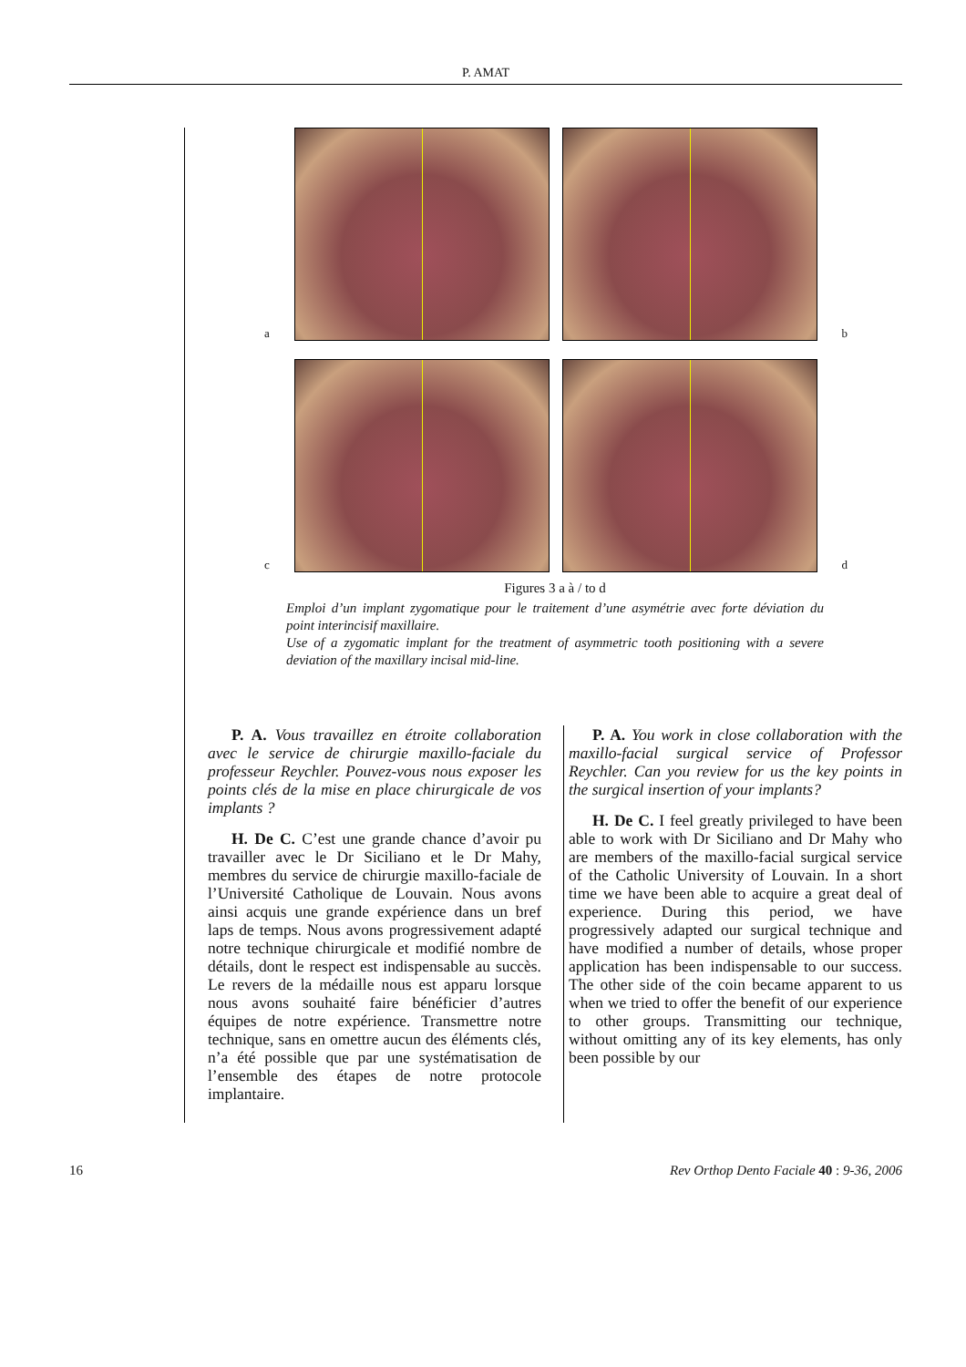P. AMAT
a
b
c
d
Figures 3 a à / to d
Emploi d’un implant zygomatique pour le traitement d’une asymétrie avec forte déviation du point interincisif maxillaire.
Use of a zygomatic implant for the treatment of asymmetric tooth positioning with a severe deviation of the maxillary incisal mid-line.
P. A. Vous travaillez en étroite collaboration avec le service de chirurgie maxillo-faciale du professeur Reychler. Pouvez-vous nous exposer les points clés de la mise en place chirurgicale de vos implants ?
H. De C. C’est une grande chance d’avoir pu travailler avec le Dr Siciliano et le Dr Mahy, membres du service de chirurgie maxillo-faciale de l’Université Catholique de Louvain. Nous avons ainsi acquis une grande expérience dans un bref laps de temps. Nous avons progressivement adapté notre technique chirurgicale et modifié nombre de détails, dont le respect est indispensable au succès. Le revers de la médaille nous est apparu lorsque nous avons souhaité faire bénéficier d’autres équipes de notre expérience. Transmettre notre technique, sans en omettre aucun des éléments clés, n’a été possible que par une systématisation de l’ensemble des étapes de notre protocole implantaire.
P. A. You work in close collaboration with the maxillo-facial surgical service of Professor Reychler. Can you review for us the key points in the surgical insertion of your implants?
H. De C. I feel greatly privileged to have been able to work with Dr Siciliano and Dr Mahy who are members of the maxillo-facial surgical service of the Catholic University of Louvain. In a short time we have been able to acquire a great deal of experience. During this period, we have progressively adapted our surgical technique and have modified a number of details, whose proper application has been indispensable to our success. The other side of the coin became apparent to us when we tried to offer the benefit of our experience to other groups. Transmitting our technique, without omitting any of its key elements, has only been possible by our
16 Rev Orthop Dento Faciale 40 : 9-36, 2006